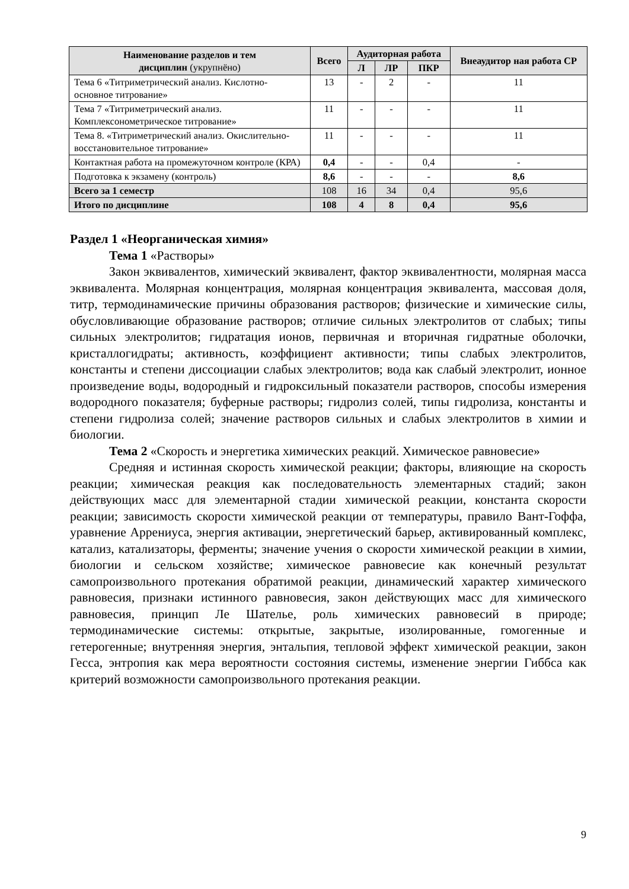| Наименование разделов и тем дисциплин (укрупнёно) | Всего | Аудиторная работа | | | Внеаудитор ная работа СР |
| --- | --- | --- | --- | --- | --- |
| | | Л | ЛР | ПКР | |
| Тема 6 «Титриметрический анализ. Кислотно-основное титрование» | 13 | - | 2 | - | 11 |
| Тема 7 «Титриметрический анализ. Комплексонометрическое титрование» | 11 | - | - | - | 11 |
| Тема 8. «Титриметрический анализ. Окислительно-восстановительное титрование» | 11 | - | - | - | 11 |
| Контактная работа на промежуточном контроле (КРА) | 0,4 | - | - | 0,4 | - |
| Подготовка к экзамену (контроль) | 8,6 | - | - | - | 8,6 |
| Всего за 1 семестр | 108 | 16 | 34 | 0,4 | 95,6 |
| Итого по дисциплине | 108 | 4 | 8 | 0,4 | 95,6 |
Раздел 1 «Неорганическая химия»
Тема 1 «Растворы»
Закон эквивалентов, химический эквивалент, фактор эквивалентности, молярная масса эквивалента. Молярная концентрация, молярная концентрация эквивалента, массовая доля, титр, термодинамические причины образования растворов; физические и химические силы, обусловливающие образование растворов; отличие сильных электролитов от слабых; типы сильных электролитов; гидратация ионов, первичная и вторичная гидратные оболочки, кристаллогидраты; активность, коэффициент активности; типы слабых электролитов, константы и степени диссоциации слабых электролитов; вода как слабый электролит, ионное произведение воды, водородный и гидроксильный показатели растворов, способы измерения водородного показателя; буферные растворы; гидролиз солей, типы гидролиза, константы и степени гидролиза солей; значение растворов сильных и слабых электролитов в химии и биологии.
Тема 2 «Скорость и энергетика химических реакций. Химическое равновесие»
Средняя и истинная скорость химической реакции; факторы, влияющие на скорость реакции; химическая реакция как последовательность элементарных стадий; закон действующих масс для элементарной стадии химической реакции, константа скорости реакции; зависимость скорости химической реакции от температуры, правило Вант-Гоффа, уравнение Аррениуса, энергия активации, энергетический барьер, активированный комплекс, катализ, катализаторы, ферменты; значение учения о скорости химической реакции в химии, биологии и сельском хозяйстве; химическое равновесие как конечный результат самопроизвольного протекания обратимой реакции, динамический характер химического равновесия, признаки истинного равновесия, закон действующих масс для химического равновесия, принцип Ле Шателье, роль химических равновесий в природе; термодинамические системы: открытые, закрытые, изолированные, гомогенные и гетерогенные; внутренняя энергия, энтальпия, тепловой эффект химической реакции, закон Гесса, энтропия как мера вероятности состояния системы, изменение энергии Гиббса как критерий возможности самопроизвольного протекания реакции.
9